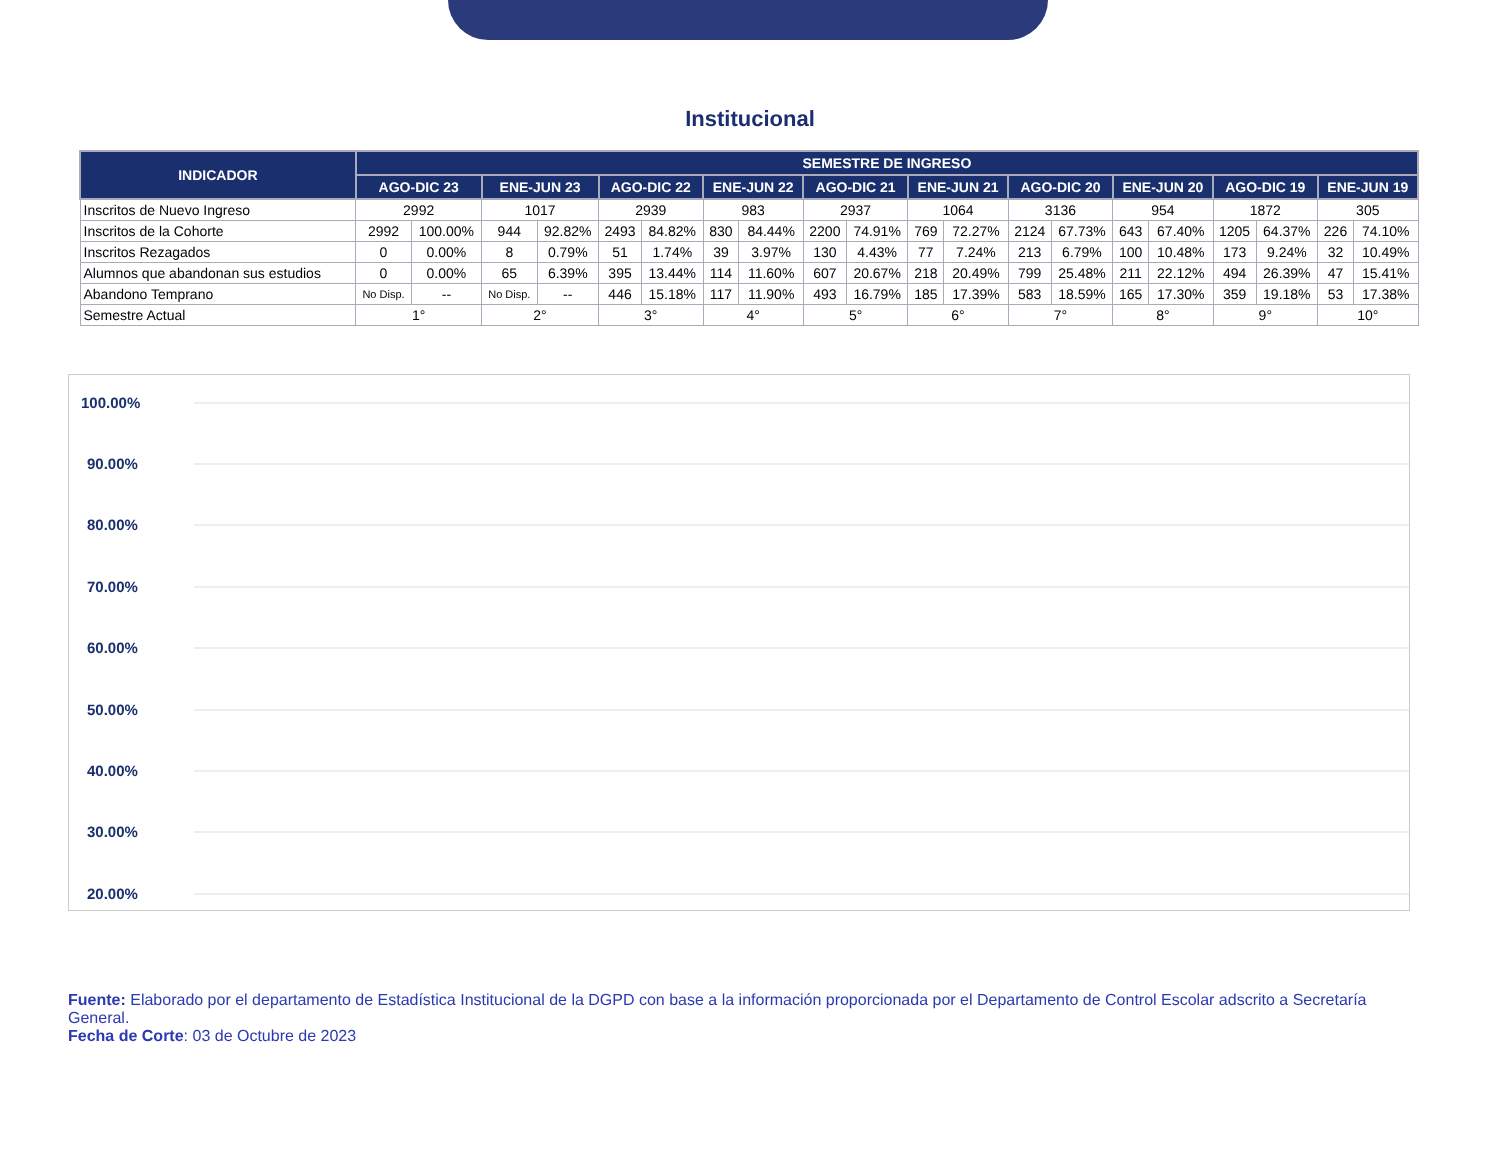Institucional
| INDICADOR | SEMESTRE DE INGRESO | | | | | | | | | | | | | | | | | | | |
| --- | --- | --- | --- | --- | --- | --- | --- | --- | --- | --- | --- | --- | --- | --- | --- | --- | --- | --- | --- | --- |
| | AGO-DIC 23 | | ENE-JUN 23 | | AGO-DIC 22 | | ENE-JUN 22 | | AGO-DIC 21 | | ENE-JUN 21 | | AGO-DIC 20 | | ENE-JUN 20 | | AGO-DIC 19 | | ENE-JUN 19 | |
| Inscritos de Nuevo Ingreso | 2992 | | 1017 | | 2939 | | 983 | | 2937 | | 1064 | | 3136 | | 954 | | 1872 | | 305 | |
| Inscritos de la Cohorte | 2992 | 100.00% | 944 | 92.82% | 2493 | 84.82% | 830 | 84.44% | 2200 | 74.91% | 769 | 72.27% | 2124 | 67.73% | 643 | 67.40% | 1205 | 64.37% | 226 | 74.10% |
| Inscritos Rezagados | 0 | 0.00% | 8 | 0.79% | 51 | 1.74% | 39 | 3.97% | 130 | 4.43% | 77 | 7.24% | 213 | 6.79% | 100 | 10.48% | 173 | 9.24% | 32 | 10.49% |
| Alumnos que abandonan sus estudios | 0 | 0.00% | 65 | 6.39% | 395 | 13.44% | 114 | 11.60% | 607 | 20.67% | 218 | 20.49% | 799 | 25.48% | 211 | 22.12% | 494 | 26.39% | 47 | 15.41% |
| Abandono Temprano | No Disp. | -- | No Disp. | -- | 446 | 15.18% | 117 | 11.90% | 493 | 16.79% | 185 | 17.39% | 583 | 18.59% | 165 | 17.30% | 359 | 19.18% | 53 | 17.38% |
| Semestre Actual | 1° | | 2° | | 3° | | 4° | | 5° | | 6° | | 7° | | 8° | | 9° | | 10° | |
100.00%
90.00%
80.00%
70.00%
60.00%
50.00%
40.00%
30.00%
20.00%
Fuente: Elaborado por el departamento de Estadística Institucional de la DGPD con base a la información proporcionada por el Departamento de Control Escolar adscrito a Secretaría General.
Fecha de Corte: 03 de Octubre de 2023